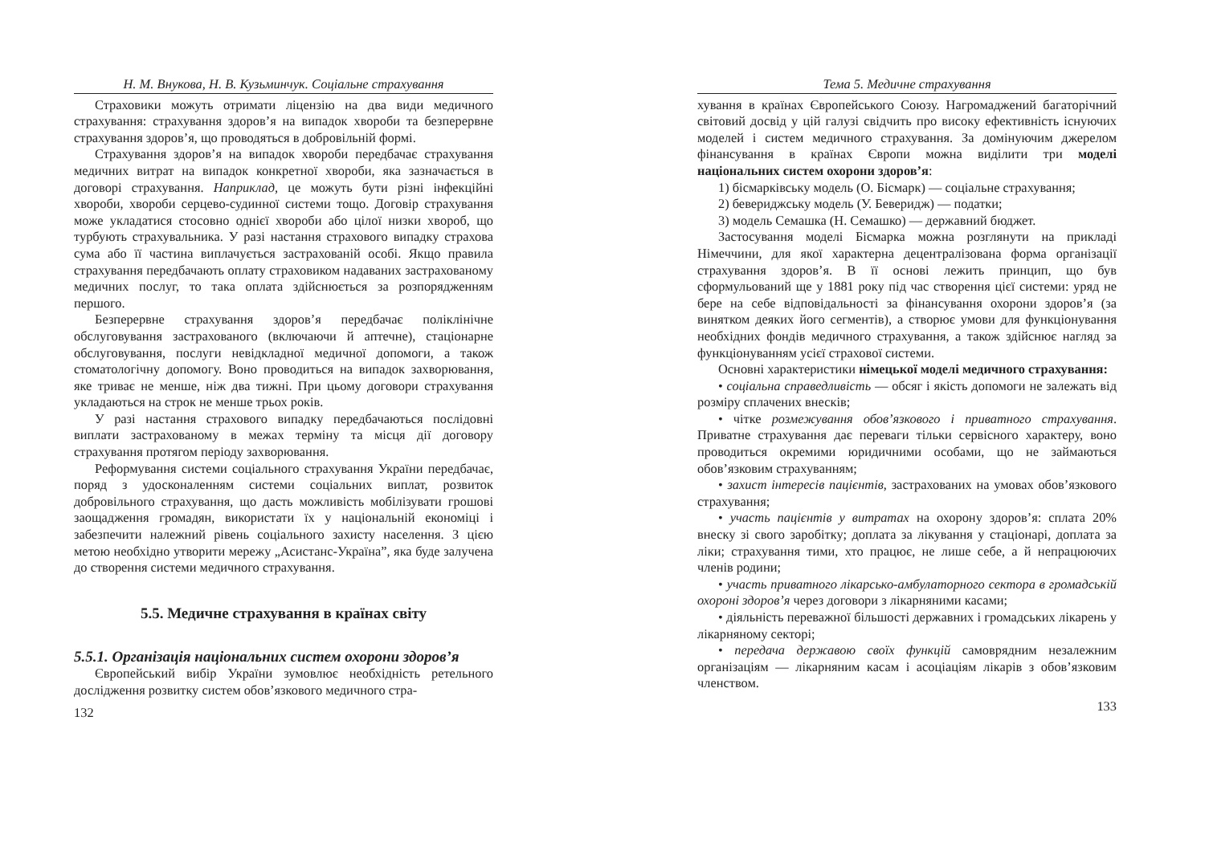Н. М. Внукова, Н. В. Кузьминчук. Соціальне страхування
Страховики можуть отримати ліцензію на два види медичного страхування: страхування здоров’я на випадок хвороби та безперервне страхування здоров’я, що проводяться в добровільній формі.
Страхування здоров’я на випадок хвороби передбачає страхування медичних витрат на випадок конкретної хвороби, яка зазначається в договорі страхування. Наприклад, це можуть бути різні інфекційні хвороби, хвороби серцево-судинної системи тощо. Договір страхування може укладатися стосовно однієї хвороби або цілої низки хвороб, що турбують страхувальника. У разі настання страхового випадку страхова сума або її частина виплачується застрахованій особі. Якщо правила страхування передбачають оплату страховиком надаваних застрахованому медичних послуг, то така оплата здійснюється за розпорядженням першого.
Безперервне страхування здоров’я передбачає поліклінічне обслуговування застрахованого (включаючи й аптечне), стаціонарне обслуговування, послуги невідкладної медичної допомоги, а також стоматологічну допомогу. Воно проводиться на випадок захворювання, яке триває не менше, ніж два тижні. При цьому договори страхування укладаються на строк не менше трьох років.
У разі настання страхового випадку передбачаються послідовні виплати застрахованому в межах терміну та місця дії договору страхування протягом періоду захворювання.
Реформування системи соціального страхування України передбачає, поряд з удосконаленням системи соціальних виплат, розвиток добровільного страхування, що дасть можливість мобілізувати грошові заощадження громадян, використати їх у національній економіці і забезпечити належний рівень соціального захисту населення. З цією метою необхідно утворити мережу „Асистанс-Україна”, яка буде залучена до створення системи медичного страхування.
5.5. Медичне страхування в країнах світу
5.5.1. Організація національних систем охорони здоров’я
Європейський вибір України зумовлює необхідність ретельного дослідження розвитку систем обов’язкового медичного стра-
132
Тема 5. Медичне страхування
хування в країнах Європейського Союзу. Нагромаджений багаторічний світовий досвід у цій галузі свідчить про високу ефективність існуючих моделей і систем медичного страхування. За домінуючим джерелом фінансування в країнах Європи можна виділити три моделі національних систем охорони здоров’я:
1) бісмарківську модель (О. Бісмарк) — соціальне страхування;
2) бевериджську модель (У. Беверидж) — податки;
3) модель Семашка (Н. Семашко) — державний бюджет.
Застосування моделі Бісмарка можна розглянути на прикладі Німеччини, для якої характерна децентралізована форма організації страхування здоров’я. В її основі лежить принцип, що був сформульований ще у 1881 року під час створення цієї системи: уряд не бере на себе відповідальності за фінансування охорони здоров’я (за винятком деяких його сегментів), а створює умови для функціонування необхідних фондів медичного страхування, а також здійснює нагляд за функціонуванням усієї страхової системи.
Основні характеристики німецької моделі медичного страхування:
• соціальна справедливість — обсяг і якість допомоги не залежать від розміру сплачених внесків;
• чітке розмежування обов’язкового і приватного страхування. Приватне страхування дає переваги тільки сервісного характеру, воно проводиться окремими юридичними особами, що не займаються обов’язковим страхуванням;
• захист інтересів пацієнтів, застрахованих на умовах обов’язкового страхування;
• участь пацієнтів у витратах на охорону здоров’я: сплата 20% внеску зі свого заробітку; доплата за лікування у стаціонарі, доплата за ліки; страхування тими, хто працює, не лише себе, а й непрацюючих членів родини;
• участь приватного лікарсько-амбулаторного сектора в громадській охороні здоров’я через договори з лікарняними касами;
• діяльність переважної більшості державних і громадських лікарень у лікарняному секторі;
• передача державою своїх функцій самоврядним незалежним організаціям — лікарняним касам і асоціаціям лікарів з обов’язковим членством.
133